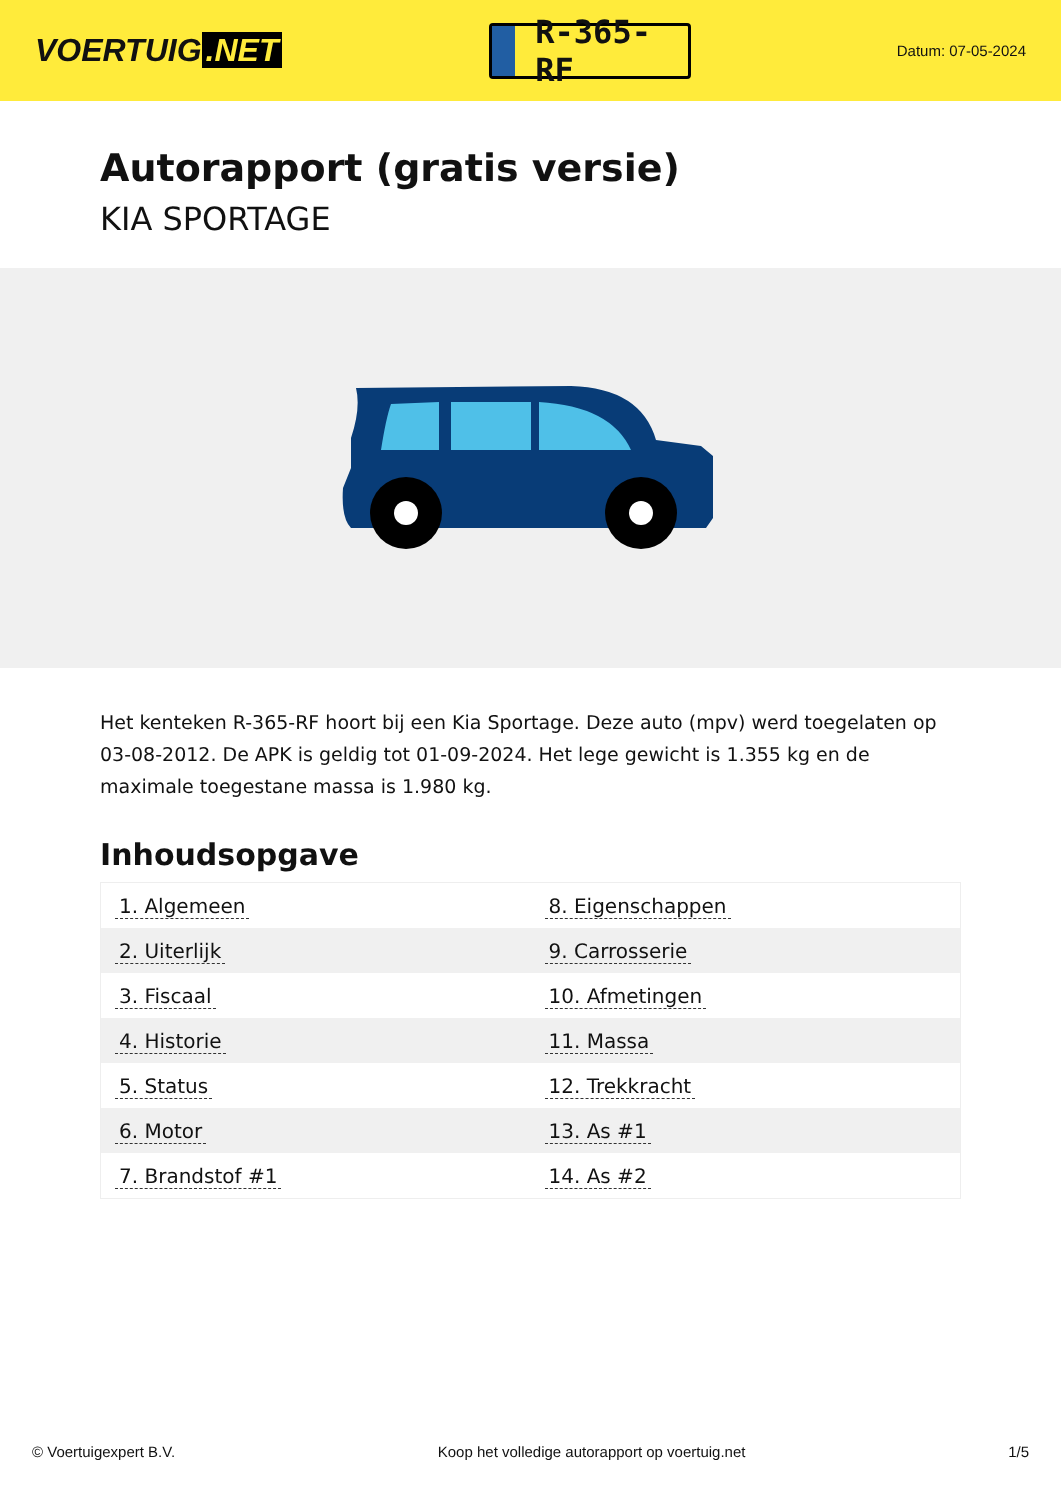VOERTUIG.NET
R-365-RF
Datum: 07-05-2024
Autorapport (gratis versie)
KIA SPORTAGE
Het kenteken R-365-RF hoort bij een Kia Sportage. Deze auto (mpv) werd toegelaten op 03-08-2012. De APK is geldig tot 01-09-2024. Het lege gewicht is 1.355 kg en de maximale toegestane massa is 1.980 kg.
Inhoudsopgave
| 1. Algemeen | 8. Eigenschappen |
| 2. Uiterlijk | 9. Carrosserie |
| 3. Fiscaal | 10. Afmetingen |
| 4. Historie | 11. Massa |
| 5. Status | 12. Trekkracht |
| 6. Motor | 13. As #1 |
| 7. Brandstof #1 | 14. As #2 |
© Voertuigexpert B.V. Koop het volledige autorapport op voertuig.net 1/5